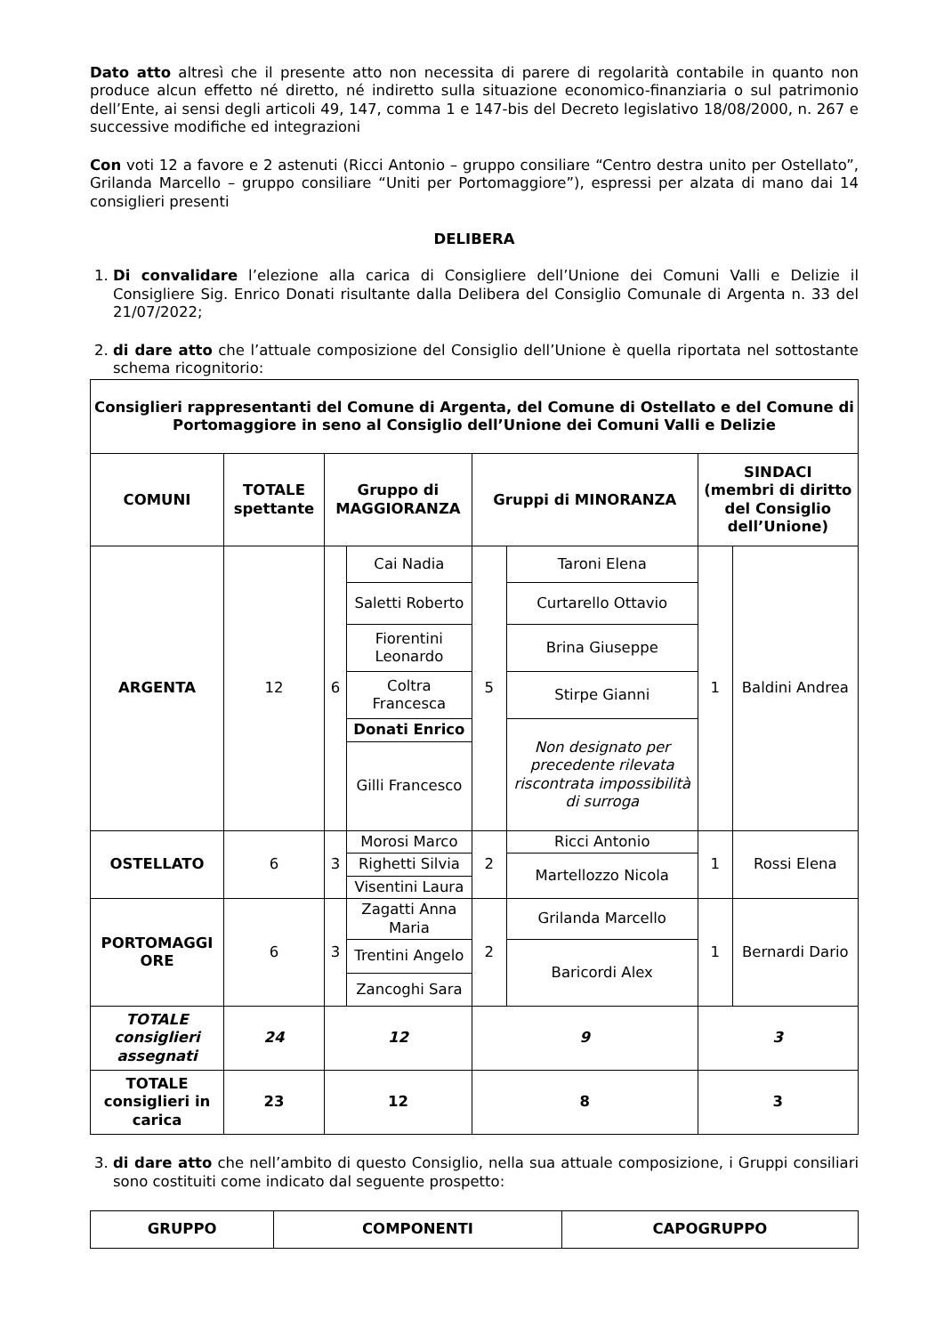Dato atto altresì che il presente atto non necessita di parere di regolarità contabile in quanto non produce alcun effetto né diretto, né indiretto sulla situazione economico-finanziaria o sul patrimonio dell’Ente, ai sensi degli articoli 49, 147, comma 1 e 147-bis del Decreto legislativo 18/08/2000, n. 267 e successive modifiche ed integrazioni
Con voti 12 a favore e 2 astenuti (Ricci Antonio – gruppo consiliare “Centro destra unito per Ostellato”, Grilanda Marcello – gruppo consiliare “Uniti per Portomaggiore”), espressi per alzata di mano dai 14 consiglieri presenti
DELIBERA
1. Di convalidare l’elezione alla carica di Consigliere dell’Unione dei Comuni Valli e Delizie il Consigliere Sig. Enrico Donati risultante dalla Delibera del Consiglio Comunale di Argenta n. 33 del 21/07/2022;
2. di dare atto che l’attuale composizione del Consiglio dell’Unione è quella riportata nel sottostante schema ricognitorio:
| Consiglieri rappresentanti del Comune di Argenta, del Comune di Ostellato e del Comune di Portomaggiore in seno al Consiglio dell’Unione dei Comuni Valli e Delizie | | | | | | | |
| --- | --- | --- | --- | --- | --- | --- | --- |
| COMUNI | TOTALE spettante | Gruppo di MAGGIORANZA | | Gruppi di MINORANZA | | SINDACI (membri di diritto del Consiglio dell’Unione) | |
| ARGENTA | 12 | 6 | Cai Nadia | 5 | Taroni Elena | 1 | Baldini Andrea |
| | | | Saletti Roberto | | Curtarello Ottavio | | |
| | | | Fiorentini Leonardo | | Brina Giuseppe | | |
| | | | Coltra Francesca | | Stirpe Gianni | | |
| | | | Donati Enrico | | Non designato per precedente rilevata riscontrata impossibilità di surroga | | |
| | | | Gilli Francesco | | | | |
| OSTELLATO | 6 | 3 | Morosi Marco | 2 | Ricci Antonio | 1 | Rossi Elena |
| | | | Righetti Silvia | | Martellozzo Nicola | | |
| | | | Visentini Laura | | | | |
| PORTOMAGGI ORE | 6 | 3 | Zagatti Anna Maria | 2 | Grilanda Marcello | 1 | Bernardi Dario |
| | | | Trentini Angelo | | Baricordi Alex | | |
| | | | Zancoghi Sara | | | | |
| TOTALE consiglieri assegnati | 24 | 12 | | 9 | | 3 | |
| TOTALE consiglieri in carica | 23 | 12 | | 8 | | 3 | |
3. di dare atto che nell’ambito di questo Consiglio, nella sua attuale composizione, i Gruppi consiliari sono costituiti come indicato dal seguente prospetto:
| GRUPPO | COMPONENTI | CAPOGRUPPO |
| --- | --- | --- |